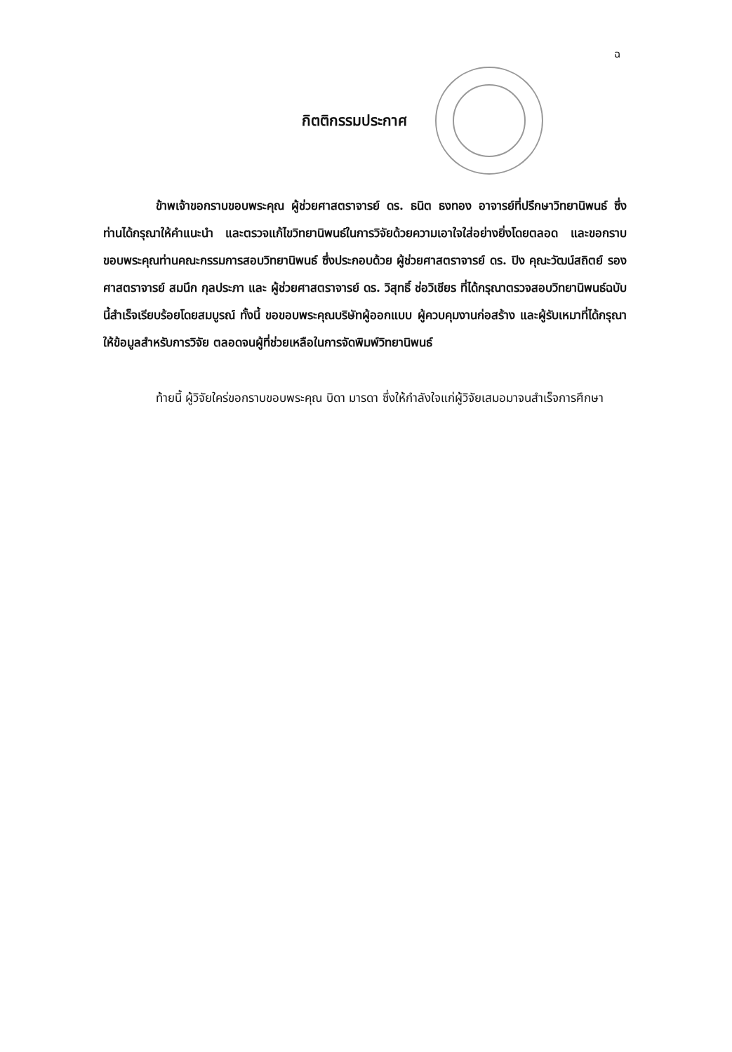ฉ
กิตติกรรมประกาศ
ข้าพเจ้าขอกราบขอบพระคุณ ผู้ช่วยศาสตราจารย์ ดร. ธนิต ธงทอง อาจารย์ที่ปรึกษาวิทยานิพนธ์ ซึ่งท่านได้กรุณาให้คำแนะนำ และตรวจแก้ไขวิทยานิพนธ์ในการวิจัยด้วยความเอาใจใส่อย่างยิ่งโดยตลอด และขอกราบขอบพระคุณท่านคณะกรรมการสอบวิทยานิพนธ์ ซึ่งประกอบด้วย ผู้ช่วยศาสตราจารย์ ดร. ปิง คุณะวัฒน์สถิตย์ รองศาสตราจารย์ สมนึก กุลประภา และ ผู้ช่วยศาสตราจารย์ ดร. วิสุทธิ์ ช่อวิเชียร ที่ได้กรุณาตรวจสอบวิทยานิพนธ์ฉบับนี้สำเร็จเรียบร้อยโดยสมบูรณ์ ทั้งนี้ ขอขอบพระคุณบริษัทผู้ออกแบบ ผู้ควบคุมงานก่อสร้าง และผู้รับเหมาที่ได้กรุณาให้ข้อมูลสำหรับการวิจัย ตลอดจนผู้ที่ช่วยเหลือในการจัดพิมพ์วิทยานิพนธ์
ท้ายนี้ ผู้วิจัยใคร่ขอกราบขอบพระคุณ บิดา มารดา ซึ่งให้กำลังใจแก่ผู้วิจัยเสมอมาจนสำเร็จการศึกษา